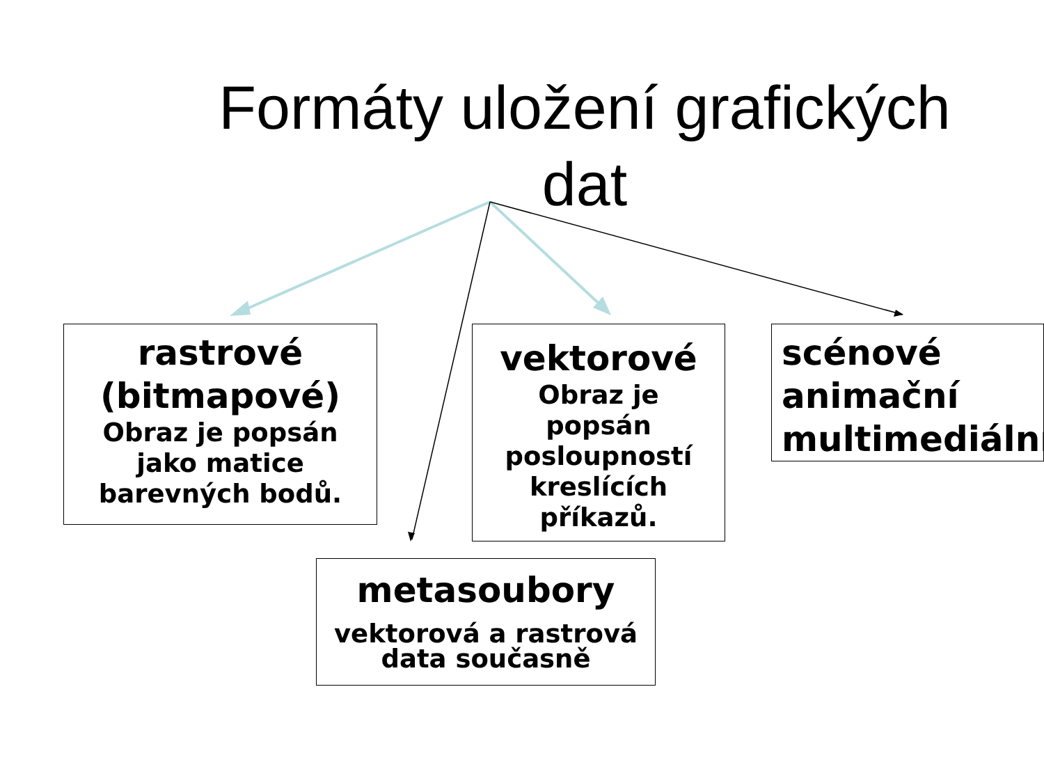Formáty uložení grafických
dat
rastrové
(bitmapové)
Obraz je popsán
jako matice
barevných bodů.
vektorové
Obraz je
popsán
posloupností
kreslících
příkazů.
scénové
animační
multimediální
metasoubory
vektorová a rastrová
data současně